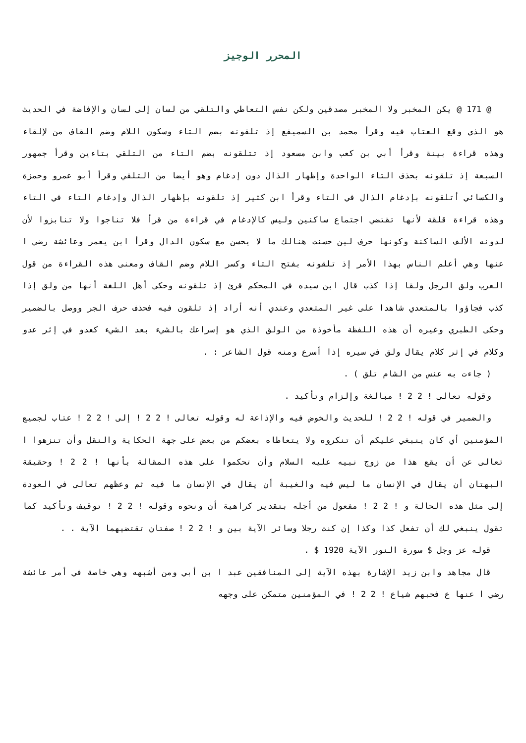المحرر الوجيز
@ 171 @ يكن المخبر ولا المخبر مصدقين ولكن نفس التعاطي والتلقي من لسان إلى لسان والإفاضة في الحديث هو الذي وقع العتاب فيه وقرأ محمد بن السميفع إذ تلقونه بضم التاء وسكون اللام وضم القاف من لإلقاء وهذه قراءة بينة وقرأ أبي بن كعب وابن مسعود إذ تتلقونه بضم التاء من التلقي بتاءين وقرأ جمهور السبعة إذ تلقونه بحذف التاء الواحدة وإظهار الذال دون إدغام وهو أيضا من التلقي وقرأ أبو عمرو وحمزة والكسائي أتلقونه بإدغام الذال في التاء وقرأ ابن كثير إذ تلقونه بإظهار الذال وإدغام التاء في التاء وهذه قراءة قلقة لأنها تقتضي اجتماع ساكنين وليس كالإدغام في قراءة من قرأ فلا تناجوا ولا تنابزوا لأن لدونه الألف الساكنة وكونها حرف لين حسنت هنالك ما لا يحسن مع سكون الدال وقرأ ابن يعمر وعائشة رضي ا عنها وهي أعلم الناس بهذا الأمر إذ تلقونه بفتح التاء وكسر اللام وضم القاف ومعنى هذه القراءة من قول العرب ولق الرجل ولقا إذا كذب قال ابن سيده في المحكم قرئ إذ تلقونه وحكى أهل اللغة أنها من ولق إذا كذب فجاؤوا بالمتعدي شاهدا على غير المتعدي وعندي أنه أراد إذ تلقون فيه فحذف حرف الجر ووصل بالضمير وحكى الطبري وغيره أن هذه اللفظة مأخوذة من الولق الذي هو إسراعك بالشيء بعد الشيء كعدو في إثر عدو وكلام في إثر كلام يقال ولق في سيره إذا أسرع ومنه قول الشاعر : .
( جاءت به عنس من الشام تلق ) .
وقوله تعالى ! 2 2 ! مبالغة وإلزام وتأكيد .
والضمير في قوله ! 2 2 ! للحديث والخوض فيه والإذاعة له وقوله تعالى ! 2 2 ! إلى ! 2 2 ! عتاب لجميع المؤمنين أي كان ينبغي عليكم أن تنكروه ولا يتعاطاه بعضكم من بعض على جهة الحكاية والنقل وأن تنزهوا ا تعالى عن أن يقع هذا من زوج نبيه عليه السلام وأن تحكموا على هذه المقالة بأنها ! 2 2 ! وحقيقة البهتان أن يقال في الإنسان ما ليس فيه والغيبة أن يقال في الإنسان ما فيه ثم وعظهم تعالى في العودة إلى مثل هذه الحالة و ! 2 2 ! مفعول من أجله بتقدير كراهية أن ونحوه وقوله ! 2 2 ! توقيف وتأكيد كما تقول ينبغي لك أن تفعل كذا وكذا إن كنت رجلا وسائر الآية بين و ! 2 2 ! صفتان تقتضيهما الآية . .
قوله عز وجل $ سورة النور الآية 1920 $ .
قال مجاهد وابن زيد الإشارة بهذه الآية إلى المنافقين عبد ا بن أبي ومن أشبهه وهي خاصة في أمر عائشة رضي ا عنها ع فحبهم شياع ! 2 2 ! في المؤمنين متمكن على وجهه